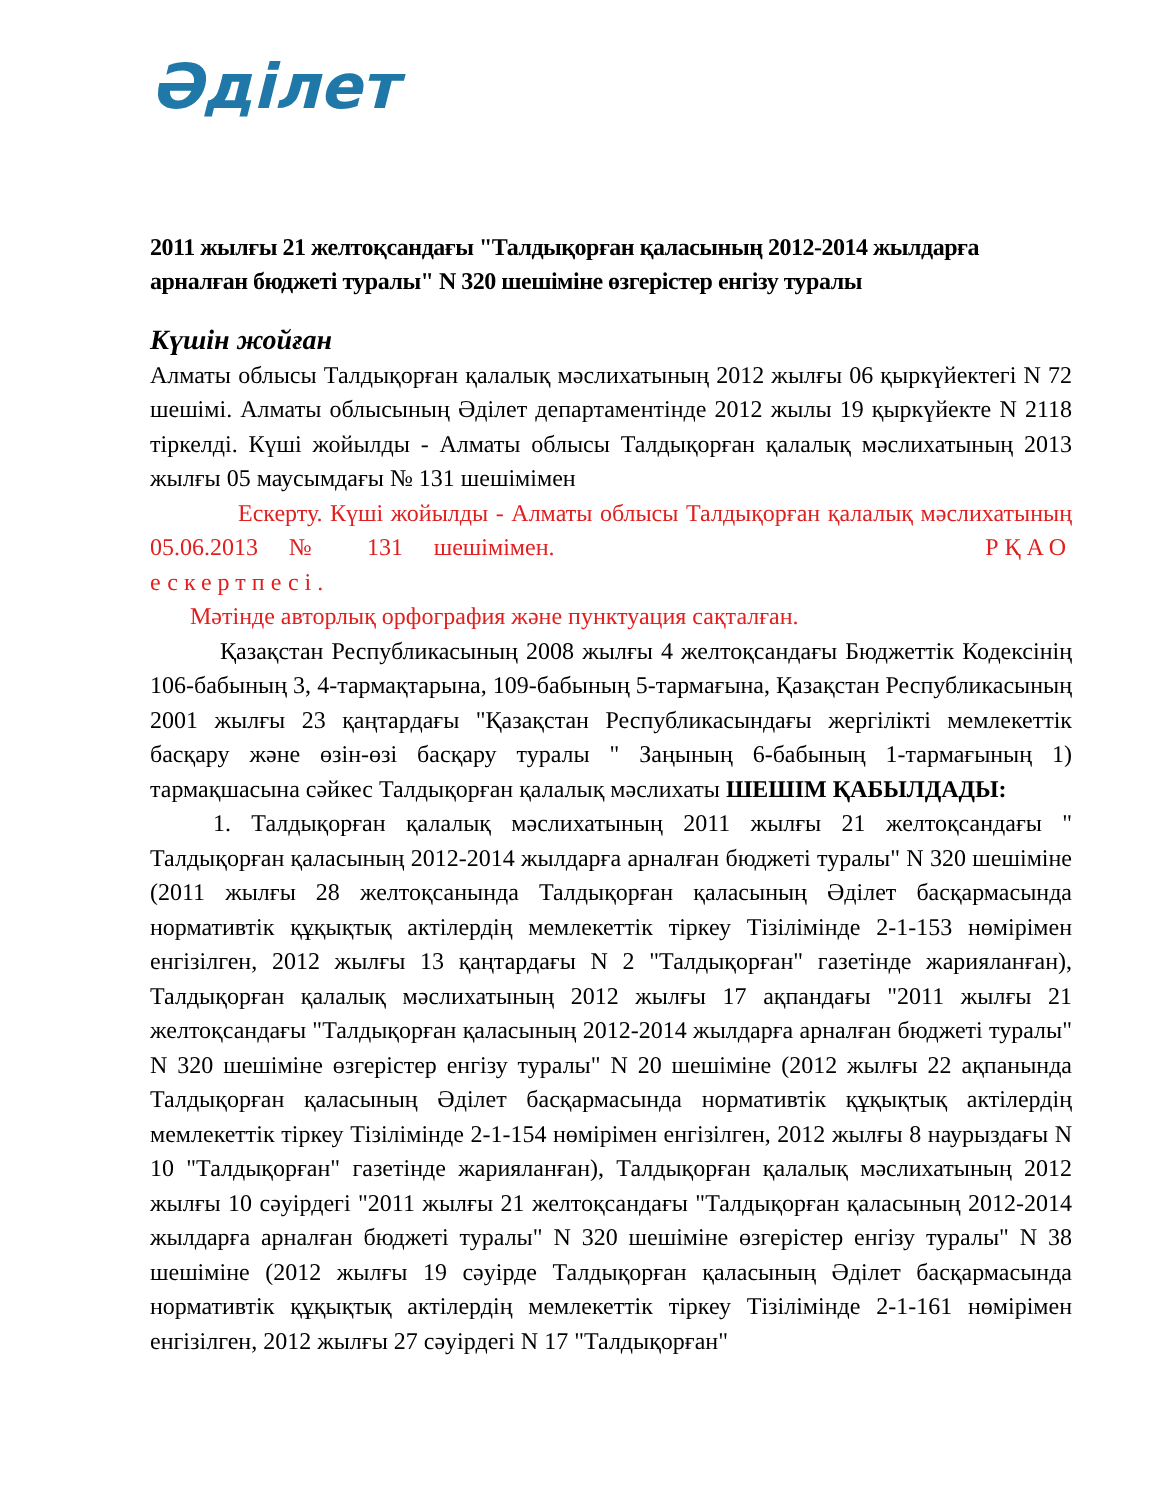Әділет
2011 жылғы 21 желтоқсандағы "Талдықорған қаласының 2012-2014 жылдарға арналған бюджеті туралы" N 320 шешіміне өзгерістер енгізу туралы
Күшін жойған
Алматы облысы Талдықорған қалалық мәслихатының 2012 жылғы 06 қыркүйектегі N 72 шешімі. Алматы облысының Әділет департаментінде 2012 жылы 19 қыркүйекте N 2118 тіркелді. Күші жойылды - Алматы облысы Талдықорған қалалық мәслихатының 2013 жылғы 05 маусымдағы № 131 шешімімен
Ескерту. Күші жойылды - Алматы облысы Талдықорған қалалық мәслихатының 05.06.2013 № 131 шешімімен. РҚАО ескертпесі.
Мәтінде авторлық орфография және пунктуация сақталған.
Қазақстан Республикасының 2008 жылғы 4 желтоқсандағы Бюджеттік Кодексінің 106-бабының 3, 4-тармақтарына, 109-бабының 5-тармағына, Қазақстан Республикасының 2001 жылғы 23 қаңтардағы "Қазақстан Республикасындағы жергілікті мемлекеттік басқару және өзін-өзі басқару туралы " Заңының 6-бабының 1-тармағының 1) тармақшасына сәйкес Талдықорған қалалық мәслихаты ШЕШІМ ҚАБЫЛДАДЫ:
1. Талдықорған қалалық мәслихатының 2011 жылғы 21 желтоқсандағы " Талдықорған қаласының 2012-2014 жылдарға арналған бюджеті туралы" N 320 шешіміне (2011 жылғы 28 желтоқсанында Талдықорған қаласының Әділет басқармасында нормативтік құқықтық актілердің мемлекеттік тіркеу Тізілімінде 2-1-153 нөмірімен енгізілген, 2012 жылғы 13 қаңтардағы N 2 "Талдықорған" газетінде жарияланған), Талдықорған қалалық мәслихатының 2012 жылғы 17 ақпандағы "2011 жылғы 21 желтоқсандағы "Талдықорған қаласының 2012-2014 жылдарға арналған бюджеті туралы" N 320 шешіміне өзгерістер енгізу туралы" N 20 шешіміне (2012 жылғы 22 ақпанында Талдықорған қаласының Әділет басқармасында нормативтік құқықтық актілердің мемлекеттік тіркеу Тізілімінде 2-1-154 нөмірімен енгізілген, 2012 жылғы 8 наурыздағы N 10 "Талдықорған" газетінде жарияланған), Талдықорған қалалық мәслихатының 2012 жылғы 10 сәуірдегі "2011 жылғы 21 желтоқсандағы "Талдықорған қаласының 2012-2014 жылдарға арналған бюджеті туралы" N 320 шешіміне өзгерістер енгізу туралы" N 38 шешіміне (2012 жылғы 19 сәуірде Талдықорған қаласының Әділет басқармасында нормативтік құқықтық актілердің мемлекеттік тіркеу Тізілімінде 2-1-161 нөмірімен енгізілген, 2012 жылғы 27 сәуірдегі N 17 "Талдықорған"